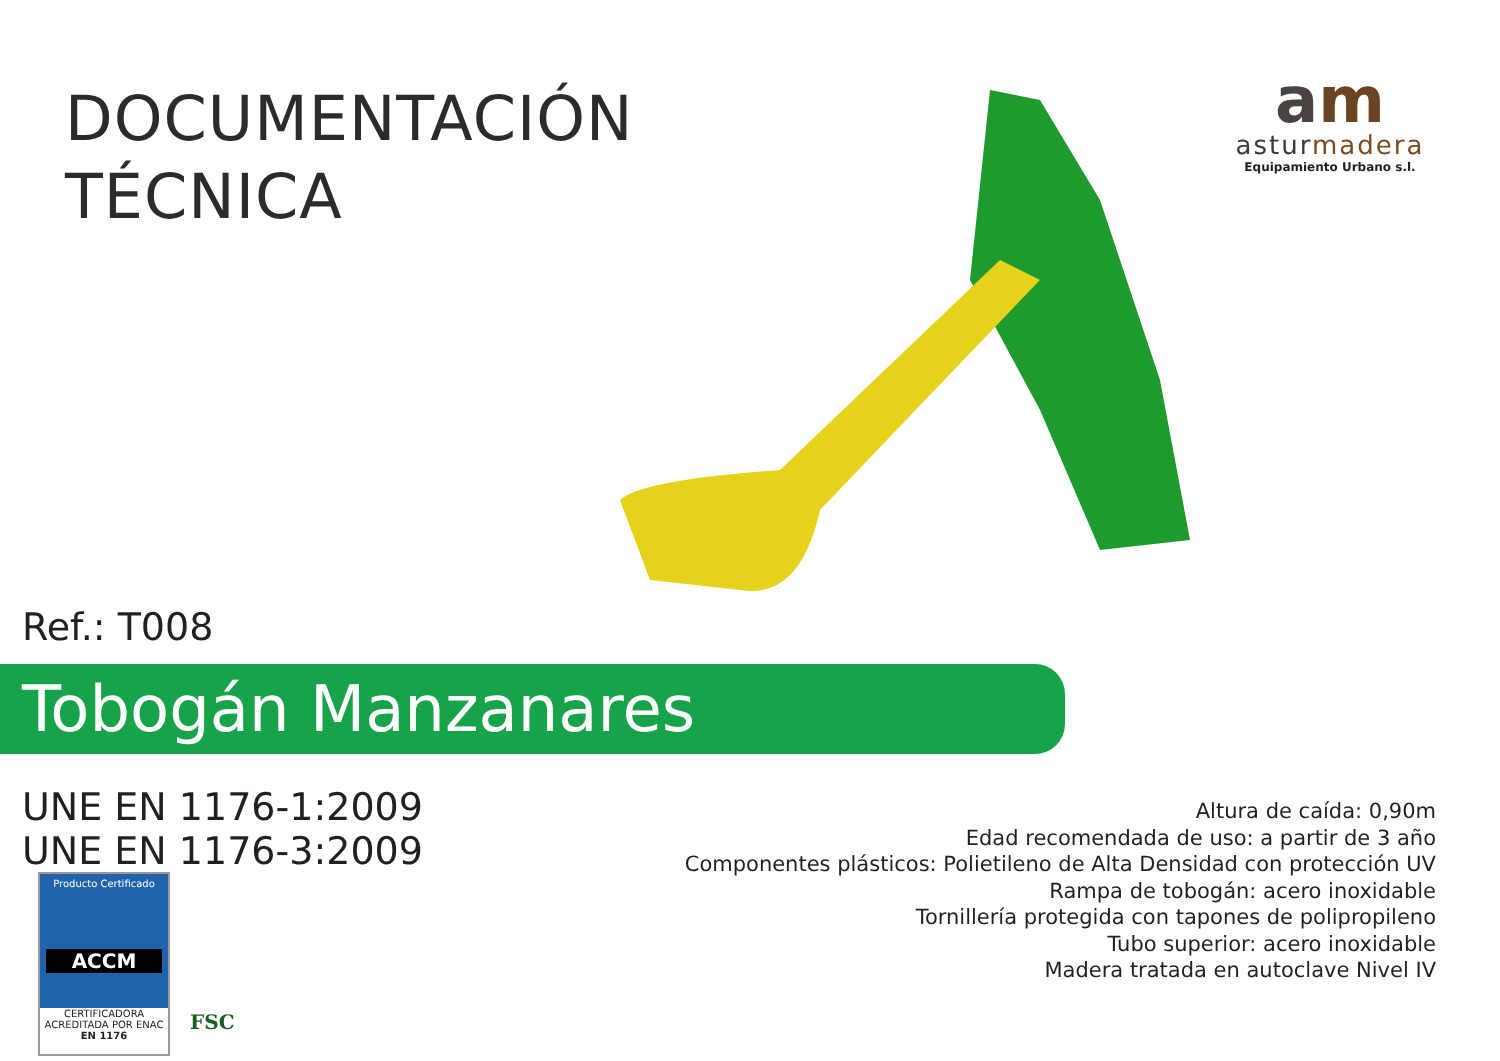DOCUMENTACIÓN
TÉCNICA
am
asturmadera
Equipamiento Urbano s.l.
Ref.: T008
Tobogán Manzanares
UNE EN 1176-1:2009
UNE EN 1176-3:2009
Altura de caída: 0,90m
Edad recomendada de uso: a partir de 3 año
Componentes plásticos: Polietileno de Alta Densidad con protección UV
Rampa de tobogán: acero inoxidable
Tornillería protegida con tapones de polipropileno
Tubo superior: acero inoxidable
Madera tratada en autoclave Nivel IV
Producto Certificado
ACCM
CERTIFICADORA ACREDITADA POR ENAC
EN 1176
FSC